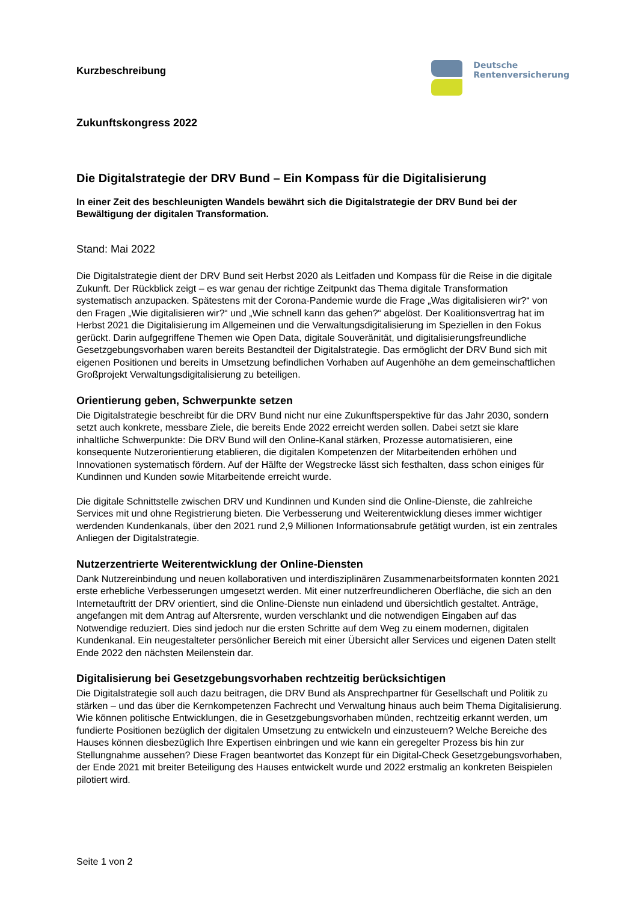Kurzbeschreibung
Deutsche
Rentenversicherung
Zukunftskongress 2022
Die Digitalstrategie der DRV Bund – Ein Kompass für die Digitalisierung
In einer Zeit des beschleunigten Wandels bewährt sich die Digitalstrategie der DRV Bund bei der Bewältigung der digitalen Transformation.
Stand: Mai 2022
Die Digitalstrategie dient der DRV Bund seit Herbst 2020 als Leitfaden und Kompass für die Reise in die digitale Zukunft. Der Rückblick zeigt – es war genau der richtige Zeitpunkt das Thema digitale Transformation systematisch anzupacken. Spätestens mit der Corona-Pandemie wurde die Frage „Was digitalisieren wir?“ von den Fragen „Wie digitalisieren wir?“ und „Wie schnell kann das gehen?“ abgelöst. Der Koalitionsvertrag hat im Herbst 2021 die Digitalisierung im Allgemeinen und die Verwaltungsdigitalisierung im Speziellen in den Fokus gerückt. Darin aufgegriffene Themen wie Open Data, digitale Souveränität, und digitalisierungsfreundliche Gesetzgebungsvorhaben waren bereits Bestandteil der Digitalstrategie. Das ermöglicht der DRV Bund sich mit eigenen Positionen und bereits in Umsetzung befindlichen Vorhaben auf Augenhöhe an dem gemeinschaftlichen Großprojekt Verwaltungsdigitalisierung zu beteiligen.
Orientierung geben, Schwerpunkte setzen
Die Digitalstrategie beschreibt für die DRV Bund nicht nur eine Zukunftsperspektive für das Jahr 2030, sondern setzt auch konkrete, messbare Ziele, die bereits Ende 2022 erreicht werden sollen. Dabei setzt sie klare inhaltliche Schwerpunkte: Die DRV Bund will den Online-Kanal stärken, Prozesse automatisieren, eine konsequente Nutzerorientierung etablieren, die digitalen Kompetenzen der Mitarbeitenden erhöhen und Innovationen systematisch fördern. Auf der Hälfte der Wegstrecke lässt sich festhalten, dass schon einiges für Kundinnen und Kunden sowie Mitarbeitende erreicht wurde.
Die digitale Schnittstelle zwischen DRV und Kundinnen und Kunden sind die Online-Dienste, die zahlreiche Services mit und ohne Registrierung bieten. Die Verbesserung und Weiterentwicklung dieses immer wichtiger werdenden Kundenkanals, über den 2021 rund 2,9 Millionen Informationsabrufe getätigt wurden, ist ein zentrales Anliegen der Digitalstrategie.
Nutzerzentrierte Weiterentwicklung der Online-Diensten
Dank Nutzereinbindung und neuen kollaborativen und interdisziplinären Zusammenarbeitsformaten konnten 2021 erste erhebliche Verbesserungen umgesetzt werden. Mit einer nutzerfreundlicheren Oberfläche, die sich an den Internetauftritt der DRV orientiert, sind die Online-Dienste nun einladend und übersichtlich gestaltet. Anträge, angefangen mit dem Antrag auf Altersrente, wurden verschlankt und die notwendigen Eingaben auf das Notwendige reduziert. Dies sind jedoch nur die ersten Schritte auf dem Weg zu einem modernen, digitalen Kundenkanal. Ein neugestalteter persönlicher Bereich mit einer Übersicht aller Services und eigenen Daten stellt Ende 2022 den nächsten Meilenstein dar.
Digitalisierung bei Gesetzgebungsvorhaben rechtzeitig berücksichtigen
Die Digitalstrategie soll auch dazu beitragen, die DRV Bund als Ansprechpartner für Gesellschaft und Politik zu stärken – und das über die Kernkompetenzen Fachrecht und Verwaltung hinaus auch beim Thema Digitalisierung. Wie können politische Entwicklungen, die in Gesetzgebungsvorhaben münden, rechtzeitig erkannt werden, um fundierte Positionen bezüglich der digitalen Umsetzung zu entwickeln und einzusteuern? Welche Bereiche des Hauses können diesbezüglich Ihre Expertisen einbringen und wie kann ein geregelter Prozess bis hin zur Stellungnahme aussehen? Diese Fragen beantwortet das Konzept für ein Digital-Check Gesetzgebungsvorhaben, der Ende 2021 mit breiter Beteiligung des Hauses entwickelt wurde und 2022 erstmalig an konkreten Beispielen pilotiert wird.
Seite 1 von 2